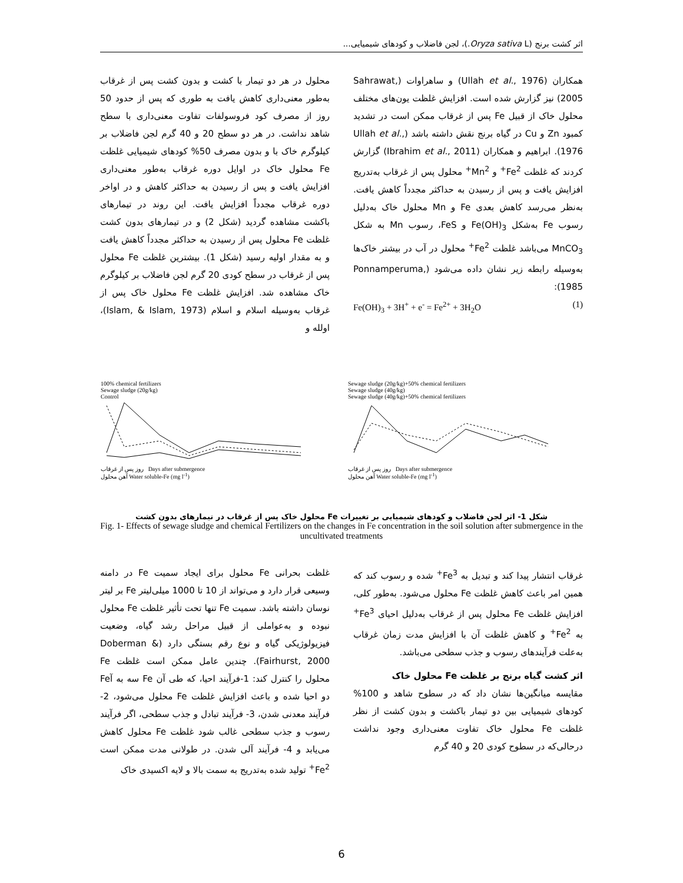اثر کشت برنج (Oryza sativa L.)، لجن فاضلاب و کودهای شیمیایی...
محلول در هر دو تیمار با کشت و بدون کشت پس از غرقاب به‌طور معنی‌داری کاهش یافت به طوری که پس از حدود 50 روز از مصرف کود فروسولفات تفاوت معنی‌داری با سطح شاهد نداشت. در هر دو سطح 20 و 40 گرم لجن فاضلاب بر کیلوگرم خاک با و بدون مصرف 50% کودهای شیمیایی غلظت Fe محلول خاک در اوایل دوره غرقاب به‌طور معنی‌داری افزایش یافت و پس از رسیدن به حداکثر کاهش و در اواخر دوره غرقاب مجدداً افزایش یافت. این روند در تیمارهای باکشت مشاهده گردید (شکل 2) و در تیمارهای بدون کشت غلظت Fe محلول پس از رسیدن به حداکثر مجدداً کاهش یافت و به مقدار اولیه رسید (شکل 1). بیشترین غلظت Fe محلول پس از غرقاب در سطح کودی 20 گرم لجن فاضلاب بر کیلوگرم خاک مشاهده شد. افزایش غلظت Fe محلول خاک پس از غرقاب به‌وسیله اسلام و اسلام (Islam, & Islam, 1973)، اولله و
همکاران (Ullah et al., 1976) و ساهراوات (Sahrawat, 2005) نیز گزارش شده است. افزایش غلظت یون‌های مختلف محلول خاک از قبیل Fe پس از غرقاب ممکن است در تشدید کمبود Zn و Cu در گیاه برنج نقش داشته باشد (Ullah et al., 1976). ابراهیم و همکاران (Ibrahim et al., 2011) گزارش کردند که غلظت Fe<sup>2+</sup> و Mn<sup>2+</sup> محلول پس از غرقاب به‌تدریج افزایش یافت و پس از رسیدن به حداکثر مجدداً کاهش یافت. به‌نظر می‌رسد کاهش بعدی Fe و Mn محلول خاک به‌دلیل رسوب Fe به‌شکل Fe(OH)<sub>3</sub> و FeS، رسوب Mn به شکل MnCO<sub>3</sub> می‌باشد غلظت Fe<sup>2+</sup> محلول در آب در بیشتر خاک‌ها به‌وسیله رابطه زیر نشان داده می‌شود (Ponnamperuma, 1985):
Fe(OH)<sub>3</sub> + 3H<sup>+</sup> + e<sup>-</sup> = Fe<sup>2+</sup> + 3H<sub>2</sub>O (1)
Sewage sludge (20g/kg)+50% chemical fertilizers
Sewage sludge (40g/kg)
Sewage sludge (40g/kg)+50% chemical fertilizers
روز پس از غرقاب Days after submergence
آهن محلول Water soluble-Fe (mg l<sup>-1</sup>)
100% chemical fertilizers
Sewage sludge (20g/kg)
Control
روز پس از غرقاب Days after submergence
آهن محلول Water soluble-Fe (mg l<sup>-1</sup>)
شکل 1- اثر لجن فاضلاب و کودهای شیمیایی بر تغییرات Fe محلول خاک پس از غرقاب در تیمارهای بدون کشت
Fig. 1- Effects of sewage sludge and chemical Fertilizers on the changes in Fe concentration in the soil solution after submergence in the uncultivated treatments
غلظت بحرانی Fe محلول برای ایجاد سمیت Fe در دامنه وسیعی قرار دارد و می‌تواند از 10 تا 1000 میلی‌لیتر Fe بر لیتر نوسان داشته باشد. سمیت Fe تنها تحت تأثیر غلظت Fe محلول نبوده و به‌عواملی از قبیل مراحل رشد گیاه، وضعیت فیزیولوژیکی گیاه و نوع رقم بستگی دارد (Doberman & Fairhurst, 2000). چندین عامل ممکن است غلظت Fe محلول را کنترل کند: 1-فرآیند احیا، که طی آن Fe سه به آFe دو احیا شده و باعث افزایش غلظت Fe محلول می‌شود، 2-فرآیند معدنی شدن، 3- فرآیند تبادل و جذب سطحی، اگر فرآیند رسوب و جذب سطحی غالب شود غلظت Fe محلول کاهش می‌یابد و 4- فرآیند آلی شدن. در طولانی مدت ممکن است Fe<sup>2+</sup> تولید شده به‌تدریج به سمت بالا و لایه اکسیدی خاک
غرقاب انتشار پیدا کند و تبدیل به Fe<sup>3+</sup> شده و رسوب کند که همین امر باعث کاهش غلظت Fe محلول می‌شود. به‌طور کلی، افزایش غلظت Fe محلول پس از غرقاب به‌دلیل احیای Fe<sup>3+</sup> به Fe<sup>2+</sup> و کاهش غلظت آن با افزایش مدت زمان غرقاب به‌علت فرآیندهای رسوب و جذب سطحی می‌باشد.
اثر کشت گیاه برنج بر غلظت Fe محلول خاک
مقایسه میانگین‌ها نشان داد که در سطوح شاهد و 100% کودهای شیمیایی بین دو تیمار باکشت و بدون کشت از نظر غلظت Fe محلول خاک تفاوت معنی‌داری وجود نداشت درحالی‌که در سطوح کودی 20 و 40 گرم
6